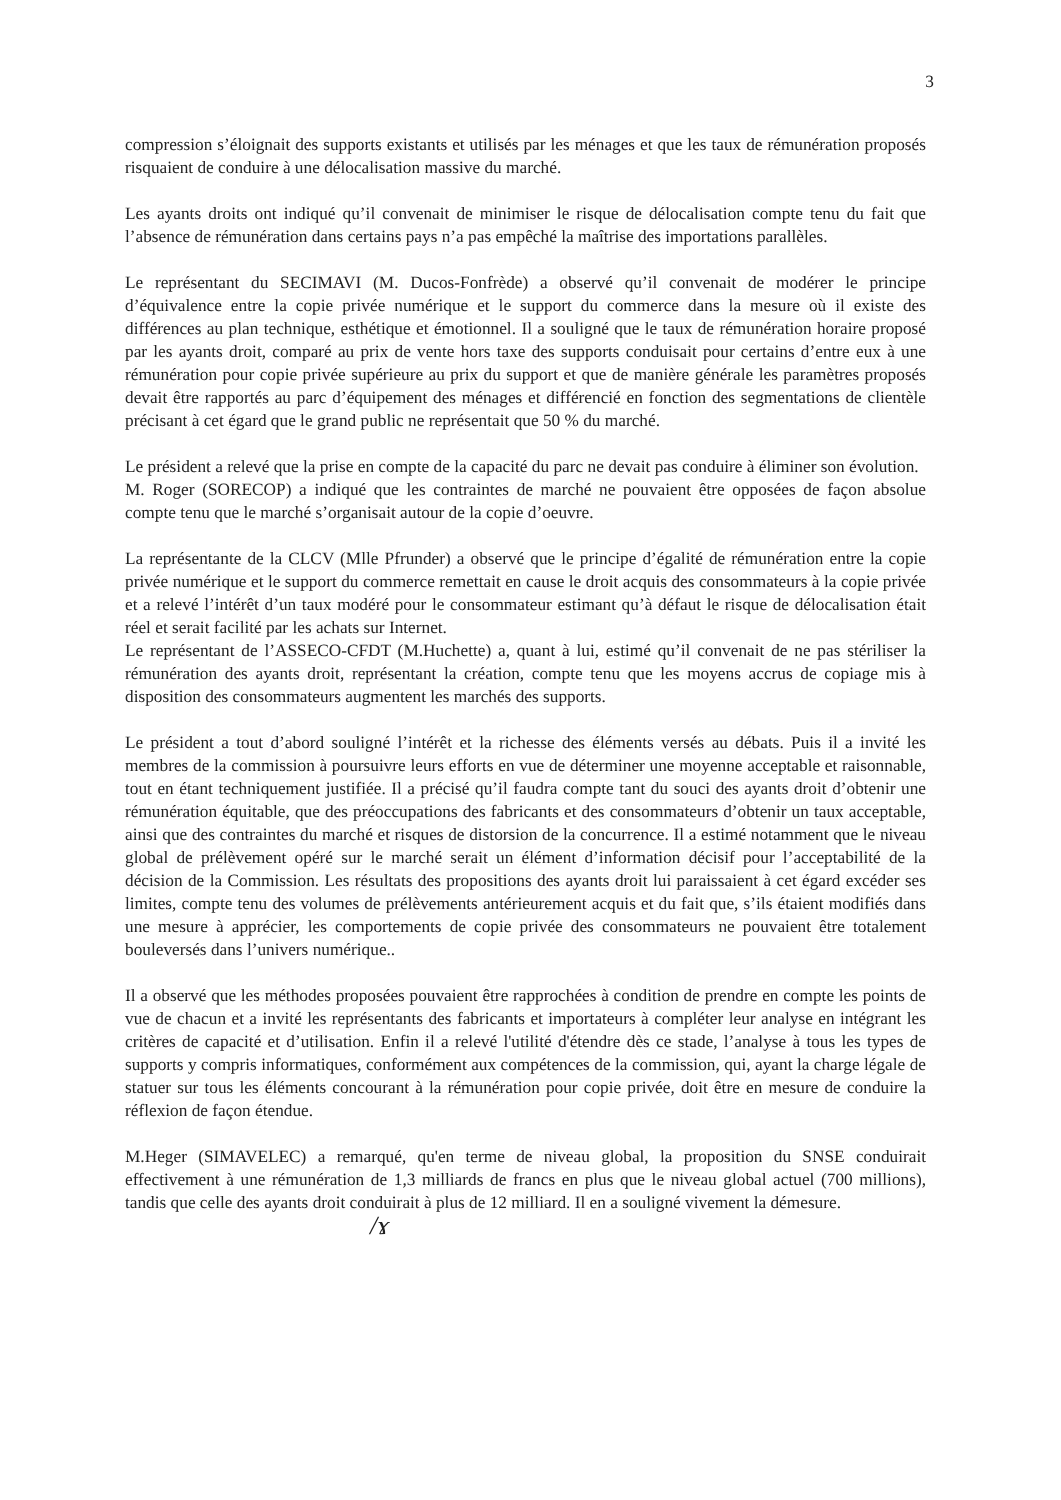3
compression s’éloignait des supports existants et utilisés par les ménages et que les taux de rémunération proposés risquaient de conduire à une délocalisation massive du marché.
Les ayants droits ont indiqué qu’il convenait de minimiser le risque de délocalisation compte tenu du fait que l’absence de rémunération dans certains pays n’a pas empêché la maîtrise des importations parallèles.
Le représentant du SECIMAVI (M. Ducos-Fonfrède) a observé qu’il convenait de modérer le principe d’équivalence entre la copie privée numérique et le support du commerce dans la mesure où il existe des différences au plan technique, esthétique et émotionnel. Il a souligné que le taux de rémunération horaire proposé par les ayants droit, comparé au prix de vente hors taxe des supports conduisait pour certains d’entre eux à une rémunération pour copie privée supérieure au prix du support et que de manière générale les paramètres proposés devait être rapportés au parc d’équipement des ménages et différencié en fonction des segmentations de clientèle précisant à cet égard que le grand public ne représentait que 50 % du marché.
Le président a relevé que la prise en compte de la capacité du parc ne devait pas conduire à éliminer son évolution.
M. Roger (SORECOP) a indiqué que les contraintes de marché ne pouvaient être opposées de façon absolue compte tenu que le marché s’organisait autour de la copie d’oeuvre.
La représentante de la CLCV (Mlle Pfrunder) a observé que le principe d’égalité de rémunération entre la copie privée numérique et le support du commerce remettait en cause le droit acquis des consommateurs à la copie privée et a relevé l’intérêt d’un taux modéré pour le consommateur estimant qu’à défaut le risque de délocalisation était réel et serait facilité par les achats sur Internet.
Le représentant de l’ASSECO-CFDT (M.Huchette) a, quant à lui, estimé qu’il convenait de ne pas stériliser la rémunération des ayants droit, représentant la création, compte tenu que les moyens accrus de copiage mis à disposition des consommateurs augmentent les marchés des supports.
Le président a tout d’abord souligné l’intérêt et la richesse des éléments versés au débats. Puis il a invité les membres de la commission à poursuivre leurs efforts en vue de déterminer une moyenne acceptable et raisonnable, tout en étant techniquement justifiée. Il a précisé qu’il faudra compte tant du souci des ayants droit d’obtenir une rémunération équitable, que des préoccupations des fabricants et des consommateurs d’obtenir un taux acceptable, ainsi que des contraintes du marché et risques de distorsion de la concurrence. Il a estimé notamment que le niveau global de prélèvement opéré sur le marché serait un élément d’information décisif pour l’acceptabilité de la décision de la Commission. Les résultats des propositions des ayants droit lui paraissaient à cet égard excéder ses limites, compte tenu des volumes de prélèvements antérieurement acquis et du fait que, s’ils étaient modifiés dans une mesure à apprécier, les comportements de copie privée des consommateurs ne pouvaient être totalement bouleversés dans l’univers numérique..
Il a observé que les méthodes proposées pouvaient être rapprochées à condition de prendre en compte les points de vue de chacun et a invité les représentants des fabricants et importateurs à compléter leur analyse en intégrant les critères de capacité et d’utilisation. Enfin il a relevé l'utilité d'étendre dès ce stade, l’analyse à tous les types de supports y compris informatiques, conformément aux compétences de la commission, qui, ayant la charge légale de statuer sur tous les éléments concourant à la rémunération pour copie privée, doit être en mesure de conduire la réflexion de façon étendue.
M.Heger (SIMAVELEC) a remarqué, qu'en terme de niveau global, la proposition du SNSE conduirait effectivement à une rémunération de 1,3 milliards de francs en plus que le niveau global actuel (700 millions), tandis que celle des ayants droit conduirait à plus de 12 milliard. Il en a souligné vivement la démesure.
/ɤ